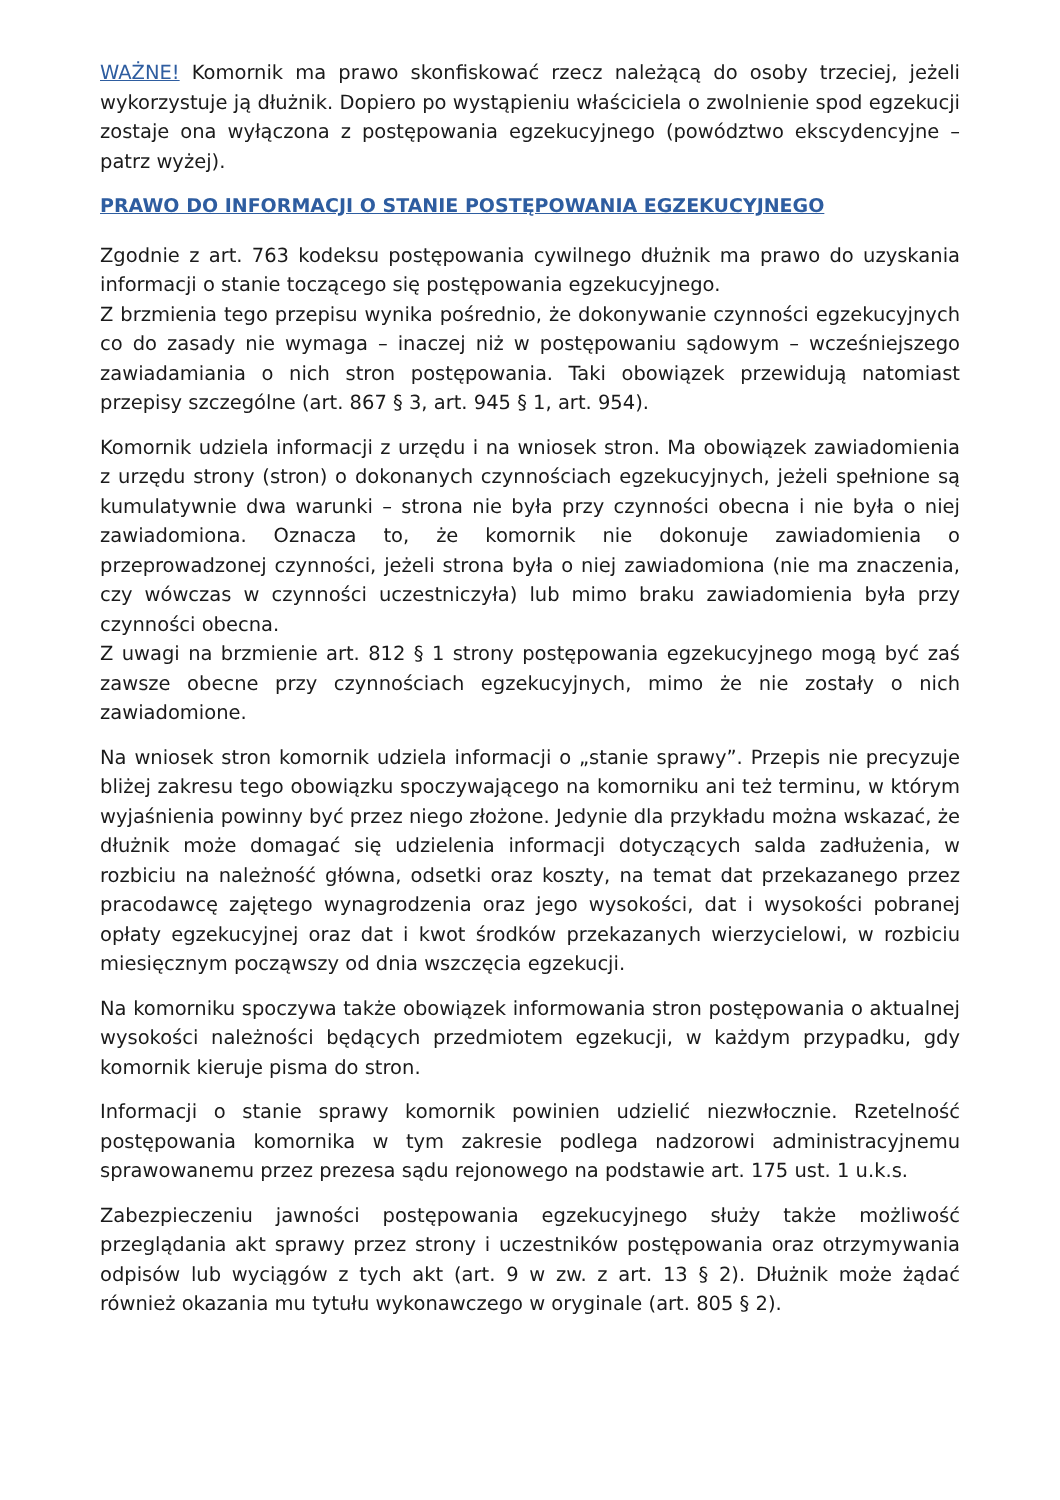WAŻNE! Komornik ma prawo skonfiskować rzecz należącą do osoby trzeciej, jeżeli wykorzystuje ją dłużnik. Dopiero po wystąpieniu właściciela o zwolnienie spod egzekucji zostaje ona wyłączona z postępowania egzekucyjnego (powództwo ekscydencyjne – patrz wyżej).
PRAWO DO INFORMACJI O STANIE POSTĘPOWANIA EGZEKUCYJNEGO
Zgodnie z art. 763 kodeksu postępowania cywilnego dłużnik ma prawo do uzyskania informacji o stanie toczącego się postępowania egzekucyjnego.
Z brzmienia tego przepisu wynika pośrednio, że dokonywanie czynności egzekucyjnych co do zasady nie wymaga – inaczej niż w postępowaniu sądowym – wcześniejszego zawiadamiania o nich stron postępowania. Taki obowiązek przewidują natomiast przepisy szczególne (art. 867 § 3, art. 945 § 1, art. 954).
Komornik udziela informacji z urzędu i na wniosek stron. Ma obowiązek zawiadomienia z urzędu strony (stron) o dokonanych czynnościach egzekucyjnych, jeżeli spełnione są kumulatywnie dwa warunki – strona nie była przy czynności obecna i nie była o niej zawiadomiona. Oznacza to, że komornik nie dokonuje zawiadomienia o przeprowadzonej czynności, jeżeli strona była o niej zawiadomiona (nie ma znaczenia, czy wówczas w czynności uczestniczyła) lub mimo braku zawiadomienia była przy czynności obecna.
Z uwagi na brzmienie art. 812 § 1 strony postępowania egzekucyjnego mogą być zaś zawsze obecne przy czynnościach egzekucyjnych, mimo że nie zostały o nich zawiadomione.
Na wniosek stron komornik udziela informacji o „stanie sprawy”. Przepis nie precyzuje bliżej zakresu tego obowiązku spoczywającego na komorniku ani też terminu, w którym wyjaśnienia powinny być przez niego złożone. Jedynie dla przykładu można wskazać, że dłużnik może domagać się udzielenia informacji dotyczących salda zadłużenia, w rozbiciu na należność główna, odsetki oraz koszty, na temat dat przekazanego przez pracodawcę zajętego wynagrodzenia oraz jego wysokości, dat i wysokości pobranej opłaty egzekucyjnej oraz dat i kwot środków przekazanych wierzycielowi, w rozbiciu miesięcznym począwszy od dnia wszczęcia egzekucji.
Na komorniku spoczywa także obowiązek informowania stron postępowania o aktualnej wysokości należności będących przedmiotem egzekucji, w każdym przypadku, gdy komornik kieruje pisma do stron.
Informacji o stanie sprawy komornik powinien udzielić niezwłocznie. Rzetelność postępowania komornika w tym zakresie podlega nadzorowi administracyjnemu sprawowanemu przez prezesa sądu rejonowego na podstawie art. 175 ust. 1 u.k.s.
Zabezpieczeniu jawności postępowania egzekucyjnego służy także możliwość przeglądania akt sprawy przez strony i uczestników postępowania oraz otrzymywania odpisów lub wyciągów z tych akt (art. 9 w zw. z art. 13 § 2). Dłużnik może żądać również okazania mu tytułu wykonawczego w oryginale (art. 805 § 2).